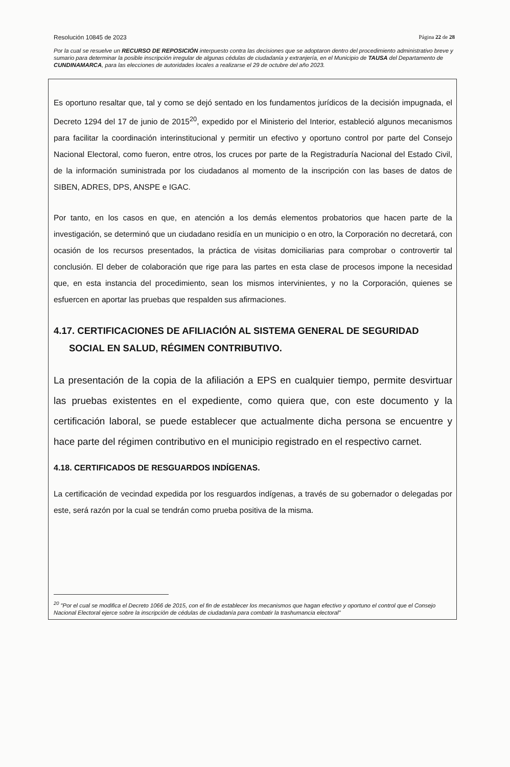Resolución 10845 de 2023 Página 22 de 28
Por la cual se resuelve un RECURSO DE REPOSICIÓN interpuesto contra las decisiones que se adoptaron dentro del procedimiento administrativo breve y sumario para determinar la posible inscripción irregular de algunas cédulas de ciudadanía y extranjería, en el Municipio de TAUSA del Departamento de CUNDINAMARCA, para las elecciones de autoridades locales a realizarse el 29 de octubre del año 2023.
Es oportuno resaltar que, tal y como se dejó sentado en los fundamentos jurídicos de la decisión impugnada, el Decreto 1294 del 17 de junio de 2015<sup>20</sup>, expedido por el Ministerio del Interior, estableció algunos mecanismos para facilitar la coordinación interinstitucional y permitir un efectivo y oportuno control por parte del Consejo Nacional Electoral, como fueron, entre otros, los cruces por parte de la Registraduría Nacional del Estado Civil, de la información suministrada por los ciudadanos al momento de la inscripción con las bases de datos de SIBEN, ADRES, DPS, ANSPE e IGAC.
Por tanto, en los casos en que, en atención a los demás elementos probatorios que hacen parte de la investigación, se determinó que un ciudadano residía en un municipio o en otro, la Corporación no decretará, con ocasión de los recursos presentados, la práctica de visitas domiciliarias para comprobar o controvertir tal conclusión. El deber de colaboración que rige para las partes en esta clase de procesos impone la necesidad que, en esta instancia del procedimiento, sean los mismos intervinientes, y no la Corporación, quienes se esfuercen en aportar las pruebas que respalden sus afirmaciones.
4.17. CERTIFICACIONES DE AFILIACIÓN AL SISTEMA GENERAL DE SEGURIDAD SOCIAL EN SALUD, RÉGIMEN CONTRIBUTIVO.
La presentación de la copia de la afiliación a EPS en cualquier tiempo, permite desvirtuar las pruebas existentes en el expediente, como quiera que, con este documento y la certificación laboral, se puede establecer que actualmente dicha persona se encuentre y hace parte del régimen contributivo en el municipio registrado en el respectivo carnet.
4.18. CERTIFICADOS DE RESGUARDOS INDÍGENAS.
La certificación de vecindad expedida por los resguardos indígenas, a través de su gobernador o delegadas por este, será razón por la cual se tendrán como prueba positiva de la misma.
<sup>20</sup> "Por el cual se modifica el Decreto 1066 de 2015, con el fin de establecer los mecanismos que hagan efectivo y oportuno el control que el Consejo Nacional Electoral ejerce sobre la inscripción de cédulas de ciudadanía para combatir la trashumancia electoral"